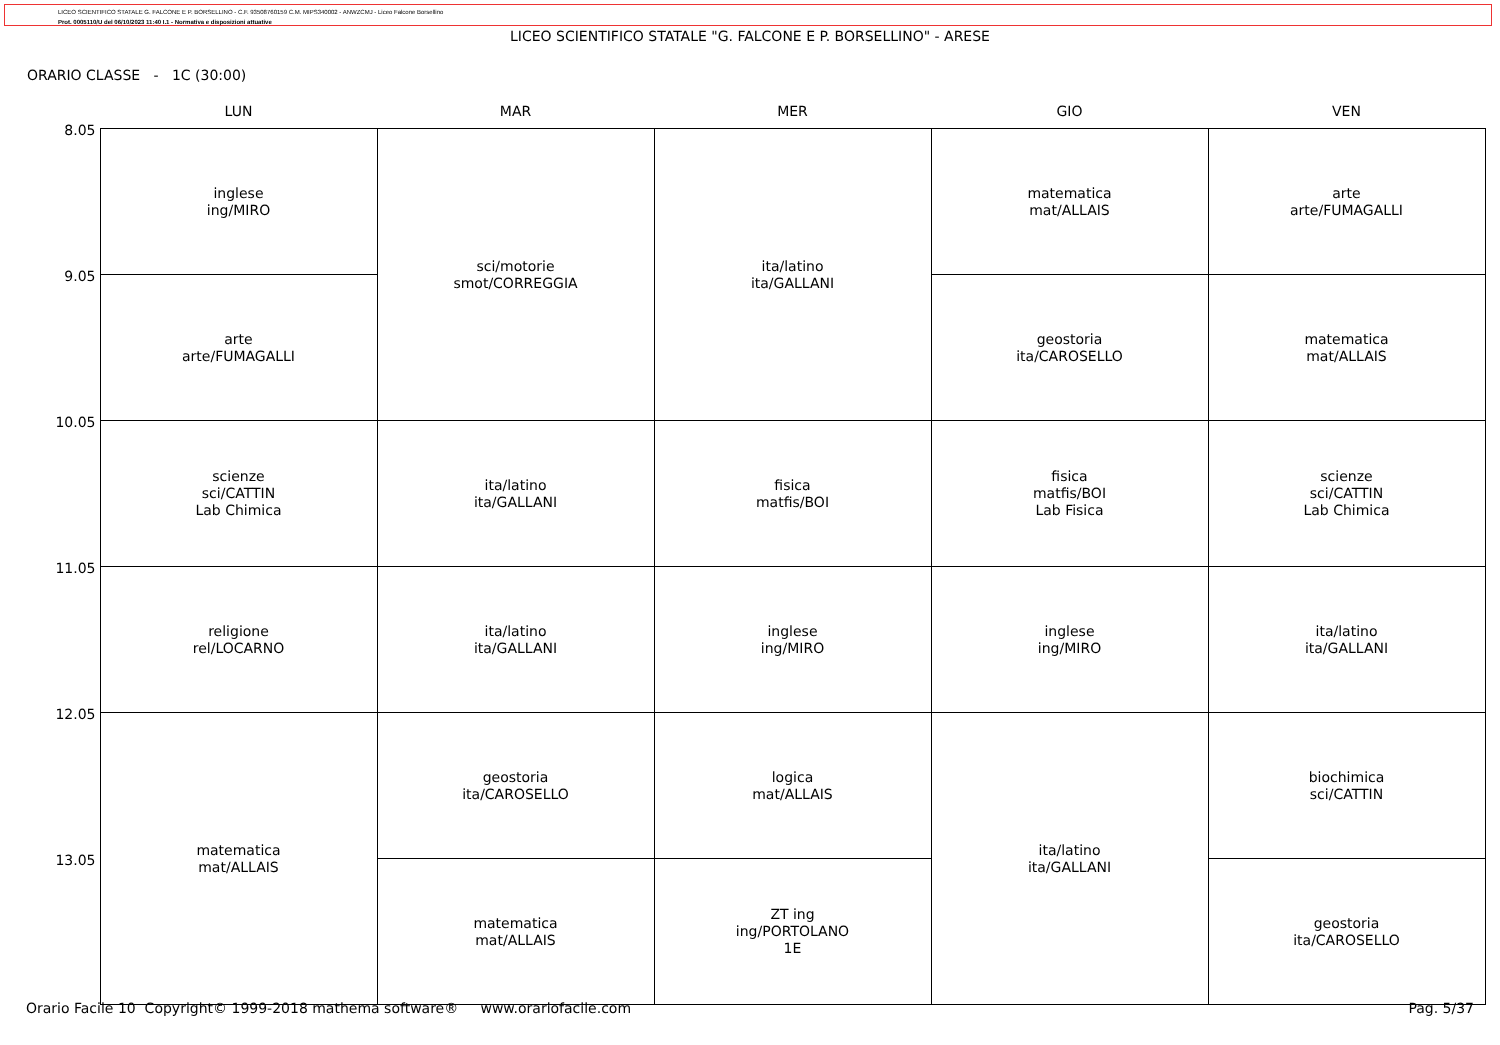LICEO SCIENTIFICO STATALE G. FALCONE E P. BORSELLINO - C.F. 93508760159 C.M. MIPS340002 - ANWZCMJ - Liceo Falcone Borsellino
Prot. 0005110/U del 06/10/2023 11:40 I.1 - Normativa e disposizioni attuative
LICEO SCIENTIFICO STATALE "G. FALCONE E P. BORSELLINO" - ARESE
ORARIO CLASSE - 1C (30:00)
| | LUN | MAR | MER | GIO | VEN |
| --- | --- | --- | --- | --- | --- |
| 8.05 | inglese ing/MIRO | sci/motorie smot/CORREGGIA | ita/latino ita/GALLANI | matematica mat/ALLAIS | arte arte/FUMAGALLI |
| 9.05 | arte arte/FUMAGALLI | | | geostoria ita/CAROSELLO | matematica mat/ALLAIS |
| 10.05 | scienze sci/CATTIN Lab Chimica | ita/latino ita/GALLANI | fisica matfis/BOI | fisica matfis/BOI Lab Fisica | scienze sci/CATTIN Lab Chimica |
| 11.05 | religione rel/LOCARNO | ita/latino ita/GALLANI | inglese ing/MIRO | inglese ing/MIRO | ita/latino ita/GALLANI |
| 12.05 | matematica mat/ALLAIS | geostoria ita/CAROSELLO | logica mat/ALLAIS | ita/latino ita/GALLANI | biochimica sci/CATTIN |
| 13.05 | | matematica mat/ALLAIS | ZT ing ing/PORTOLANO 1E | | geostoria ita/CAROSELLO |
Orario Facile 10 Copyright© 1999-2018 mathema software® www.orariofacile.com Pag. 5/37